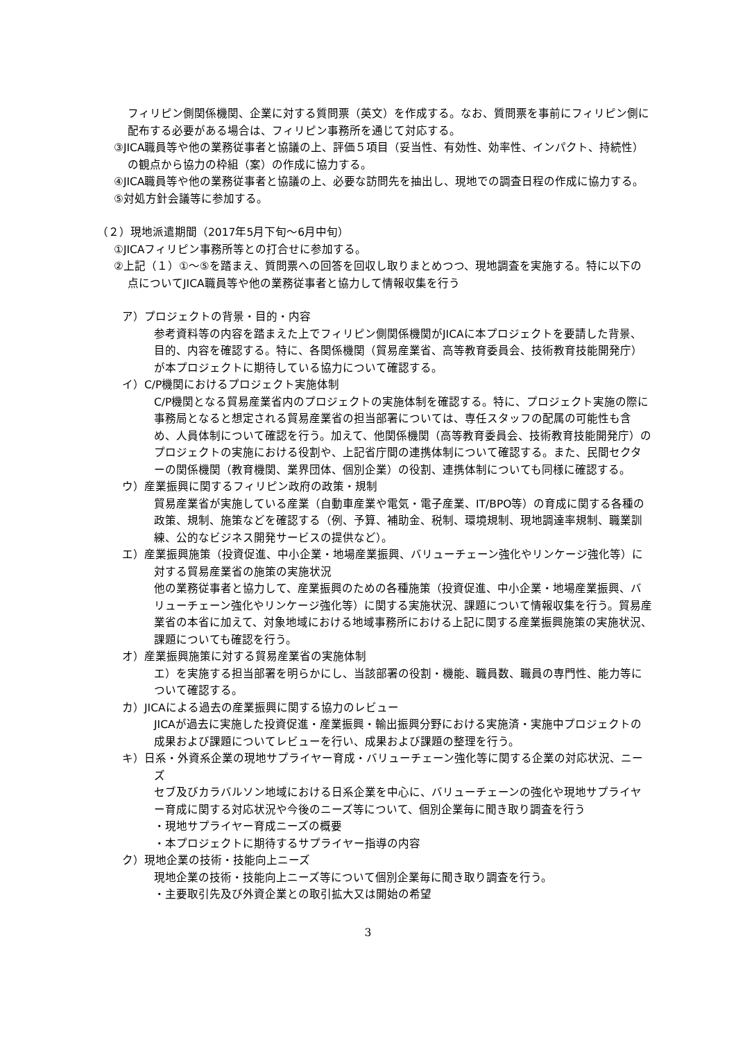フィリピン側関係機関、企業に対する質問票（英文）を作成する。なお、質問票を事前にフィリピン側に配布する必要がある場合は、フィリピン事務所を通じて対応する。
③JICA職員等や他の業務従事者と協議の上、評価５項目（妥当性、有効性、効率性、インパクト、持続性）の観点から協力の枠組（案）の作成に協力する。
④JICA職員等や他の業務従事者と協議の上、必要な訪問先を抽出し、現地での調査日程の作成に協力する。
⑤対処方針会議等に参加する。
（２）現地派遣期間（2017年5月下旬～6月中旬）
①JICAフィリピン事務所等との打合せに参加する。
②上記（１）①～⑤を踏まえ、質問票への回答を回収し取りまとめつつ、現地調査を実施する。特に以下の点についてJICA職員等や他の業務従事者と協力して情報収集を行う
ア）プロジェクトの背景・目的・内容
参考資料等の内容を踏まえた上でフィリピン側関係機関がJICAに本プロジェクトを要請した背景、目的、内容を確認する。特に、各関係機関（貿易産業省、高等教育委員会、技術教育技能開発庁）が本プロジェクトに期待している協力について確認する。
イ）C/P機関におけるプロジェクト実施体制
C/P機関となる貿易産業省内のプロジェクトの実施体制を確認する。特に、プロジェクト実施の際に事務局となると想定される貿易産業省の担当部署については、専任スタッフの配属の可能性も含め、人員体制について確認を行う。加えて、他関係機関（高等教育委員会、技術教育技能開発庁）のプロジェクトの実施における役割や、上記省庁間の連携体制について確認する。また、民間セクターの関係機関（教育機関、業界団体、個別企業）の役割、連携体制についても同様に確認する。
ウ）産業振興に関するフィリピン政府の政策・規制
貿易産業省が実施している産業（自動車産業や電気・電子産業、IT/BPO等）の育成に関する各種の政策、規制、施策などを確認する（例、予算、補助金、税制、環境規制、現地調達率規制、職業訓練、公的なビジネス開発サービスの提供など）。
エ）産業振興施策（投資促進、中小企業・地場産業振興、バリューチェーン強化やリンケージ強化等）に対する貿易産業省の施策の実施状況
他の業務従事者と協力して、産業振興のための各種施策（投資促進、中小企業・地場産業振興、バリューチェーン強化やリンケージ強化等）に関する実施状況、課題について情報収集を行う。貿易産業省の本省に加えて、対象地域における地域事務所における上記に関する産業振興施策の実施状況、課題についても確認を行う。
オ）産業振興施策に対する貿易産業省の実施体制
エ）を実施する担当部署を明らかにし、当該部署の役割・機能、職員数、職員の専門性、能力等について確認する。
カ）JICAによる過去の産業振興に関する協力のレビュー
JICAが過去に実施した投資促進・産業振興・輸出振興分野における実施済・実施中プロジェクトの成果および課題についてレビューを行い、成果および課題の整理を行う。
キ）日系・外資系企業の現地サプライヤー育成・バリューチェーン強化等に関する企業の対応状況、ニーズ
セブ及びカラバルソン地域における日系企業を中心に、バリューチェーンの強化や現地サプライヤー育成に関する対応状況や今後のニーズ等について、個別企業毎に聞き取り調査を行う
・現地サプライヤー育成ニーズの概要
・本プロジェクトに期待するサプライヤー指導の内容
ク）現地企業の技術・技能向上ニーズ
現地企業の技術・技能向上ニーズ等について個別企業毎に聞き取り調査を行う。
・主要取引先及び外資企業との取引拡大又は開始の希望
3